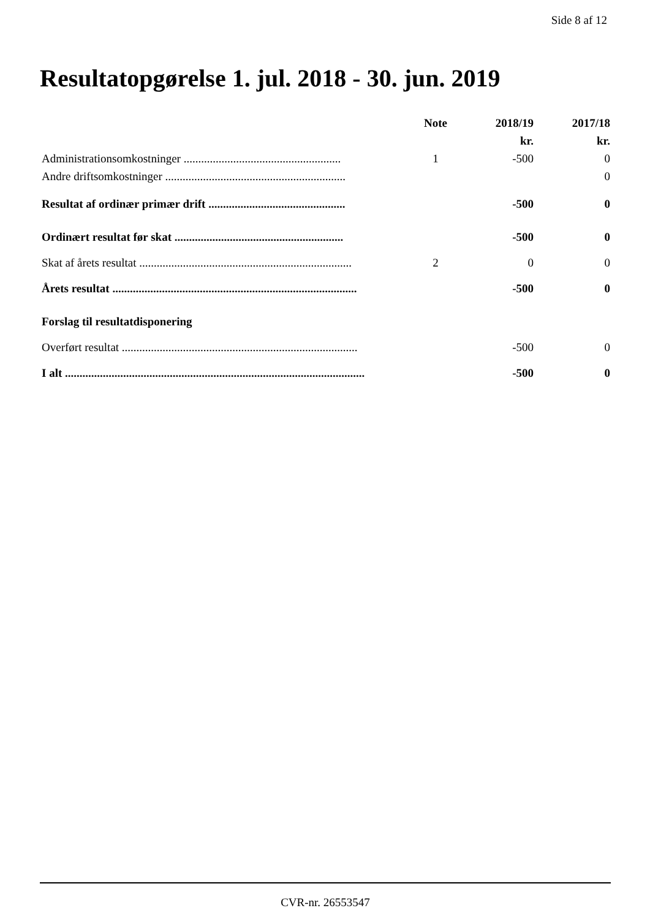Side 8 af 12
Resultatopgørelse 1. jul. 2018 - 30. jun. 2019
| | Note | 2018/19 | 2017/18 |
| --- | --- | --- | --- |
| | | kr. | kr. |
| Administrationsomkostninger ...................................................... | 1 | -500 | 0 |
| Andre driftsomkostninger .............................................................. | | | 0 |
| Resultat af ordinær primær drift ............................................... | | -500 | 0 |
| Ordinært resultat før skat .......................................................... | | -500 | 0 |
| Skat af årets resultat ......................................................................... | 2 | 0 | 0 |
| Årets resultat .................................................................................... | | -500 | 0 |
| Forslag til resultatdisponering | | | |
| Overført resultat ................................................................................. | | -500 | 0 |
| I alt ....................................................................................................... | | -500 | 0 |
CVR-nr. 26553547